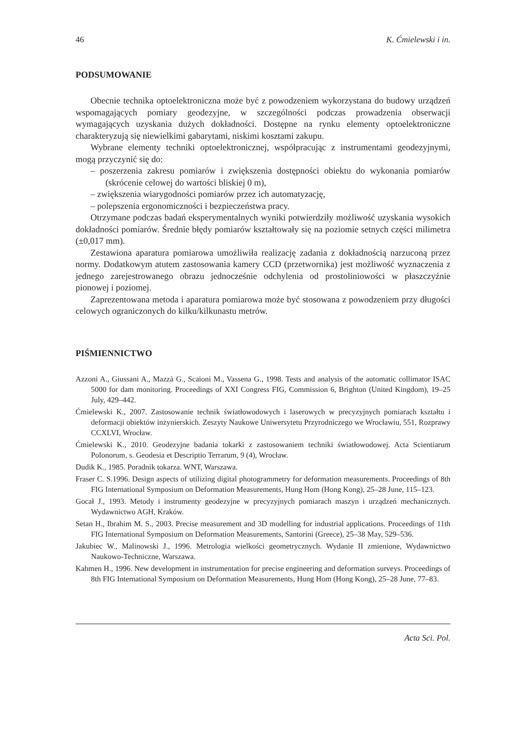46 K. Ćmielewski i in.
PODSUMOWANIE
Obecnie technika optoelektroniczna może być z powodzeniem wykorzystana do budowy urządzeń wspomagających pomiary geodezyjne, w szczególności podczas prowadzenia obserwacji wymagających uzyskania dużych dokładności. Dostępne na rynku elementy optoelektroniczne charakteryzują się niewielkimi gabarytami, niskimi kosztami zakupu.
Wybrane elementy techniki optoelektronicznej, współpracując z instrumentami geodezyjnymi, mogą przyczynić się do:
– poszerzenia zakresu pomiarów i zwiększenia dostępności obiektu do wykonania pomiarów (skrócenie celowej do wartości bliskiej 0 m),
– zwiększenia wiarygodności pomiarów przez ich automatyzację,
– polepszenia ergonomiczności i bezpieczeństwa pracy.
Otrzymane podczas badań eksperymentalnych wyniki potwierdziły możliwość uzyskania wysokich dokładności pomiarów. Średnie błędy pomiarów kształtowały się na poziomie setnych części milimetra (±0,017 mm).
Zestawiona aparatura pomiarowa umożliwiła realizację zadania z dokładnością narzuconą przez normy. Dodatkowym atutem zastosowania kamery CCD (przetwornika) jest możliwość wyznaczenia z jednego zarejestrowanego obrazu jednocześnie odchylenia od prostoliniowości w płaszczyźnie pionowej i poziomej.
Zaprezentowana metoda i aparatura pomiarowa może być stosowana z powodzeniem przy długości celowych ograniczonych do kilku/kilkunastu metrów.
PIŚMIENNICTWO
Azzoni A., Giussani A., Mazzà G., Scaioni M., Vassena G., 1998. Tests and analysis of the automatic collimator ISAC 5000 for dam monitoring. Proceedings of XXI Congress FIG, Commission 6, Brighton (United Kingdom), 19–25 July, 429–442.
Ćmielewski K., 2007. Zastosowanie technik światłowodowych i laserowych w precyzyjnych pomiarach kształtu i deformacji obiektów inżynierskich. Zeszyty Naukowe Uniwersytetu Przyrodniczego we Wrocławiu, 551, Rozprawy CCXLVI, Wrocław.
Ćmielewski K., 2010. Geodezyjne badania tokarki z zastosowaniem techniki światłowodowej. Acta Scientiarum Polonorum, s. Geodesia et Descriptio Terrarum, 9 (4), Wrocław.
Dudik K., 1985. Poradnik tokarza. WNT, Warszawa.
Fraser C. S.1996. Design aspects of utilizing digital photogrammetry for deformation measurements. Proceedings of 8th FIG International Symposium on Deformation Measurements, Hung Hom (Hong Kong), 25–28 June, 115–123.
Gocał J., 1993. Metody i instrumenty geodezyjne w precyzyjnych pomiarach maszyn i urządzeń mechanicznych. Wydawnictwo AGH, Kraków.
Setan H., Ibrahim M. S., 2003. Precise measurement and 3D modelling for industrial applications. Proceedings of 11th FIG International Symposium on Deformation Measurements, Santorini (Greece), 25–38 May, 529–536.
Jakubiec W., Malinowski J., 1996. Metrologia wielkości geometrycznych. Wydanie II zmienione, Wydawnictwo Naukowo-Techniczne, Warszawa.
Kahmen H., 1996. New development in instrumentation for precise engineering and deformation surveys. Proceedings of 8th FIG International Symposium on Deformation Measurements, Hung Hom (Hong Kong), 25–28 June, 77–83.
Acta Sci. Pol.